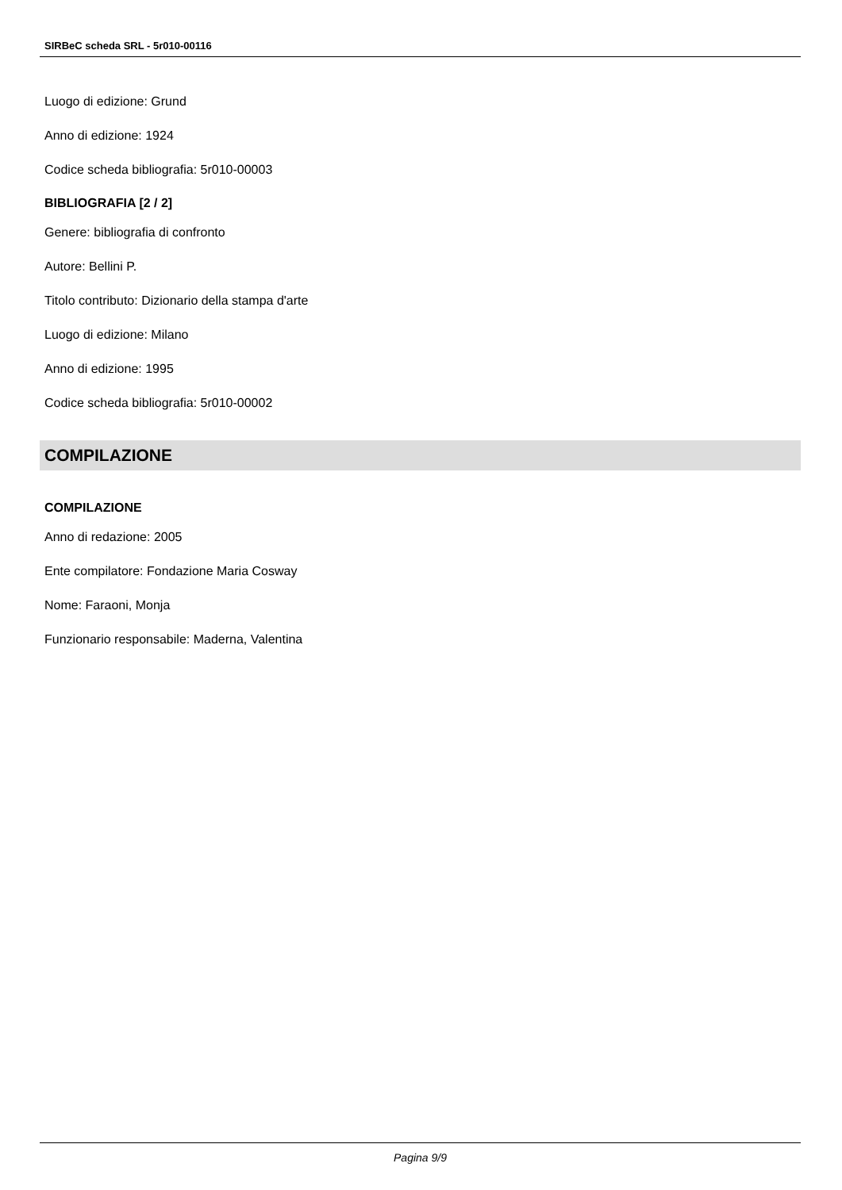SIRBeC scheda SRL - 5r010-00116
Luogo di edizione: Grund
Anno di edizione: 1924
Codice scheda bibliografia: 5r010-00003
BIBLIOGRAFIA [2 / 2]
Genere: bibliografia di confronto
Autore: Bellini P.
Titolo contributo: Dizionario della stampa d'arte
Luogo di edizione: Milano
Anno di edizione: 1995
Codice scheda bibliografia: 5r010-00002
COMPILAZIONE
COMPILAZIONE
Anno di redazione: 2005
Ente compilatore: Fondazione Maria Cosway
Nome: Faraoni, Monja
Funzionario responsabile: Maderna, Valentina
Pagina 9/9